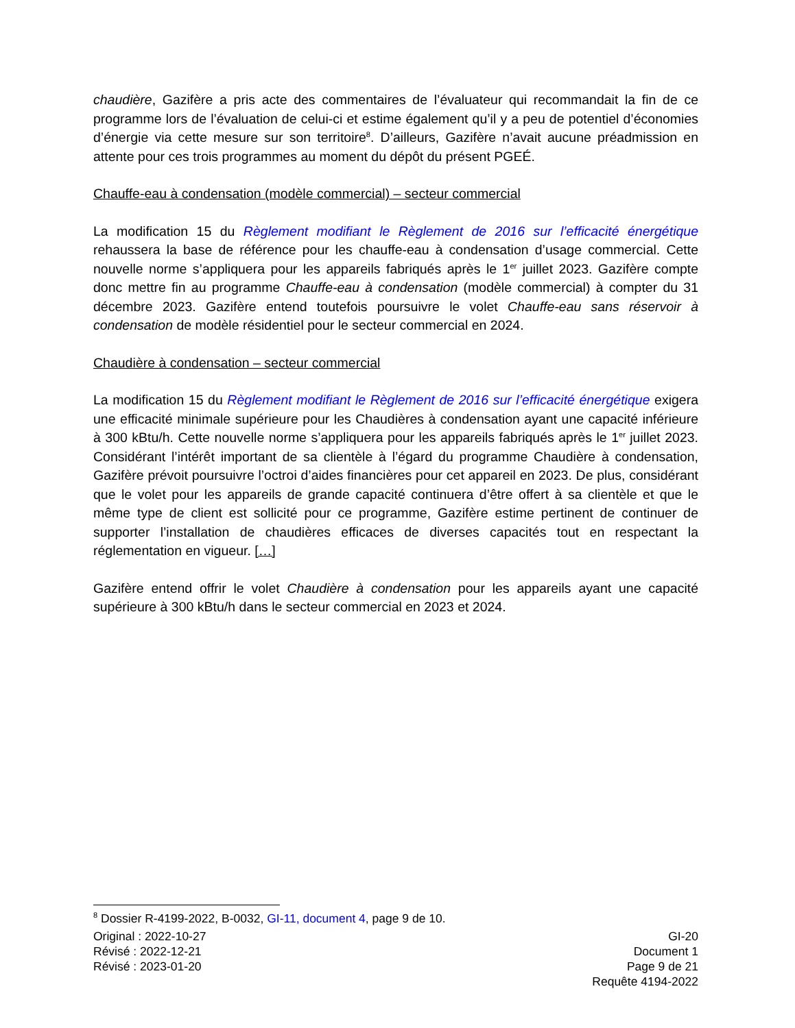chaudière, Gazifère a pris acte des commentaires de l’évaluateur qui recommandait la fin de ce programme lors de l’évaluation de celui-ci et estime également qu’il y a peu de potentiel d’économies d’énergie via cette mesure sur son territoire<sup>8</sup>. D’ailleurs, Gazifère n’avait aucune préadmission en attente pour ces trois programmes au moment du dépôt du présent PGEÉ.
Chauffe-eau à condensation (modèle commercial) – secteur commercial
La modification 15 du Règlement modifiant le Règlement de 2016 sur l’efficacité énergétique rehaussera la base de référence pour les chauffe-eau à condensation d’usage commercial. Cette nouvelle norme s’appliquera pour les appareils fabriqués après le 1<sup>er</sup> juillet 2023. Gazifère compte donc mettre fin au programme Chauffe-eau à condensation (modèle commercial) à compter du 31 décembre 2023. Gazifère entend toutefois poursuivre le volet Chauffe-eau sans réservoir à condensation de modèle résidentiel pour le secteur commercial en 2024.
Chaudière à condensation – secteur commercial
La modification 15 du Règlement modifiant le Règlement de 2016 sur l’efficacité énergétique exigera une efficacité minimale supérieure pour les Chaudières à condensation ayant une capacité inférieure à 300 kBtu/h. Cette nouvelle norme s’appliquera pour les appareils fabriqués après le 1<sup>er</sup> juillet 2023. Considérant l’intérêt important de sa clientèle à l’égard du programme Chaudière à condensation, Gazifère prévoit poursuivre l’octroi d’aides financières pour cet appareil en 2023. De plus, considérant que le volet pour les appareils de grande capacité continuera d’être offert à sa clientèle et que le même type de client est sollicité pour ce programme, Gazifère estime pertinent de continuer de supporter l’installation de chaudières efficaces de diverses capacités tout en respectant la réglementation en vigueur. […]
Gazifère entend offrir le volet Chaudière à condensation pour les appareils ayant une capacité supérieure à 300 kBtu/h dans le secteur commercial en 2023 et 2024.
<sup>8</sup> Dossier R-4199-2022, B-0032, GI-11, document 4, page 9 de 10.
Original : 2022-10-27
Révisé : 2022-12-21
Révisé : 2023-01-20
GI-20
Document 1
Page 9 de 21
Requête 4194-2022